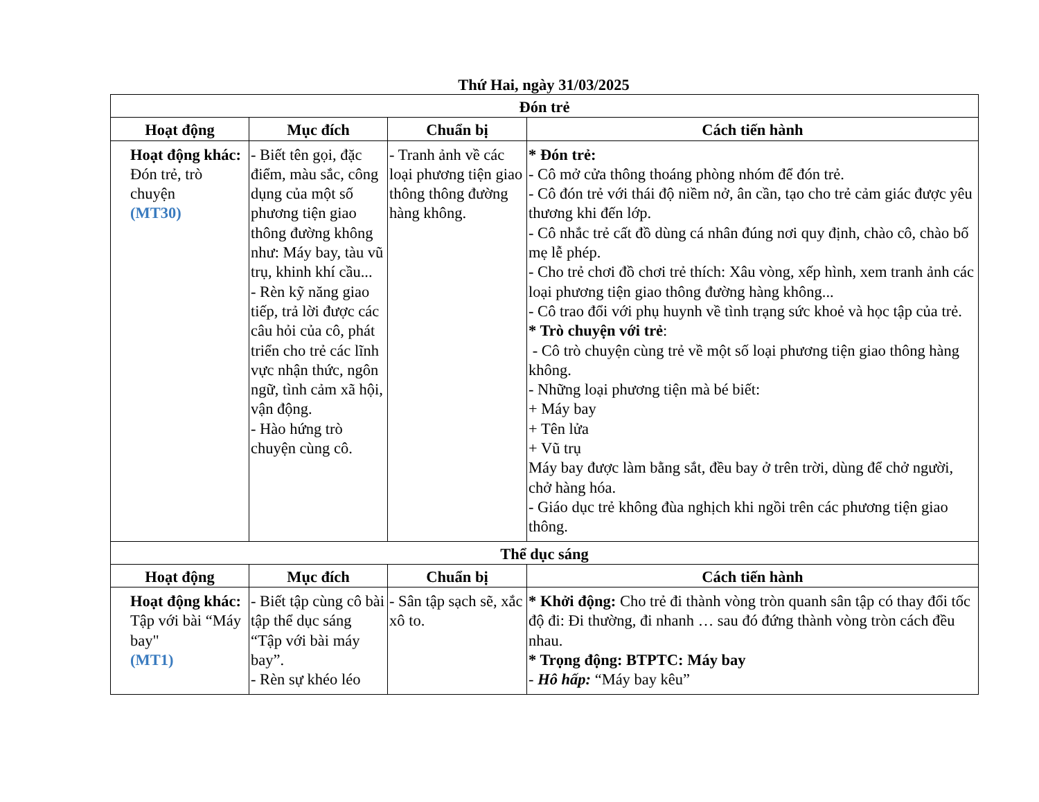Thứ Hai, ngày 31/03/2025
| Đón trẻ | | | |
| --- | --- | --- | --- |
| Hoạt động | Mục đích | Chuẩn bị | Cách tiến hành |
| Hoạt động khác: Đón trẻ, trò chuyện (MT30) | - Biết tên gọi, đặc điểm, màu sắc, công dụng của một số phương tiện giao thông đường không như: Máy bay, tàu vũ trụ, khinh khí cầu... - Rèn kỹ năng giao tiếp, trả lời được các câu hỏi của cô, phát triển cho trẻ các lĩnh vực nhận thức, ngôn ngữ, tình cảm xã hội, vận động. - Hào hứng trò chuyện cùng cô. | - Tranh ảnh về các loại phương tiện giao thông thông đường hàng không. | * Đón trẻ: - Cô mở cửa thông thoáng phòng nhóm để đón trẻ. - Cô đón trẻ với thái độ niềm nở, ân cần, tạo cho trẻ cảm giác được yêu thương khi đến lớp. - Cô nhắc trẻ cất đồ dùng cá nhân đúng nơi quy định, chào cô, chào bố mẹ lễ phép. - Cho trẻ chơi đồ chơi trẻ thích: Xâu vòng, xếp hình, xem tranh ảnh các loại phương tiện giao thông đường hàng không... - Cô trao đổi với phụ huynh về tình trạng sức khoẻ và học tập của trẻ. * Trò chuyện với trẻ : - Cô trò chuyện cùng trẻ về một số loại phương tiện giao thông hàng không. - Những loại phương tiện mà bé biết: + Máy bay + Tên lửa + Vũ trụ Máy bay được làm bằng sắt, đều bay ở trên trời, dùng để chở người, chở hàng hóa. - Giáo dục trẻ không đùa nghịch khi ngồi trên các phương tiện giao thông. |
| Thể dục sáng | | | |
| Hoạt động | Mục đích | Chuẩn bị | Cách tiến hành |
| Hoạt động khác: Tập với bài “Máy bay" (MT1) | - Biết tập cùng cô bài tập thể dục sáng “Tập với bài máy bay”. - Rèn sự khéo léo | - Sân tập sạch sẽ, xắc xô to. | * Khởi động: Cho trẻ đi thành vòng tròn quanh sân tập có thay đổi tốc độ đi: Đi thường, đi nhanh … sau đó đứng thành vòng tròn cách đều nhau. * Trọng động: BTPTC: Máy bay - Hô hấp: “Máy bay kêu” |